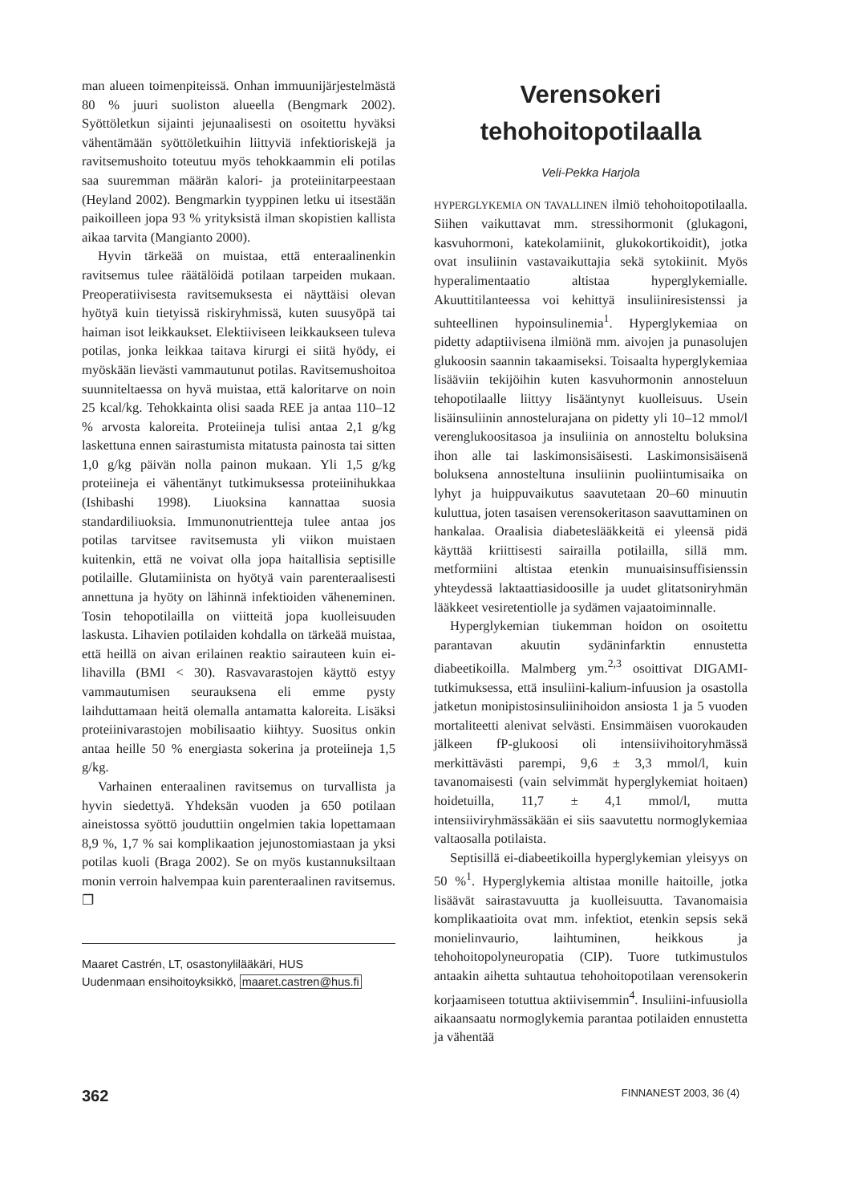man alueen toimenpiteissä. Onhan immuunijärjestelmästä 80 % juuri suoliston alueella (Bengmark 2002). Syöttöletkun sijainti jejunaalisesti on osoitettu hyväksi vähentämään syöttöletkuihin liittyviä infektioriskejä ja ravitsemushoito toteutuu myös tehokkaammin eli potilas saa suuremman määrän kalori- ja proteiinitarpeestaan (Heyland 2002). Bengmarkin tyyppinen letku ui itsestään paikoilleen jopa 93 % yrityksistä ilman skopistien kallista aikaa tarvita (Mangianto 2000).
Hyvin tärkeää on muistaa, että enteraalinenkin ravitsemus tulee räätälöidä potilaan tarpeiden mukaan. Preoperatiivisesta ravitsemuksesta ei näyttäisi olevan hyötyä kuin tietyissä riskiryhmissä, kuten suusyöpä tai haiman isot leikkaukset. Elektiiviseen leikkaukseen tuleva potilas, jonka leikkaa taitava kirurgi ei siitä hyödy, ei myöskään lievästi vammautunut potilas. Ravitsemushoitoa suunniteltaessa on hyvä muistaa, että kaloritarve on noin 25 kcal/kg. Tehokkainta olisi saada REE ja antaa 110–12 % arvosta kaloreita. Proteiineja tulisi antaa 2,1 g/kg laskettuna ennen sairastumista mitatusta painosta tai sitten 1,0 g/kg päivän nolla painon mukaan. Yli 1,5 g/kg proteiineja ei vähentänyt tutkimuksessa proteiinihukkaa (Ishibashi 1998). Liuoksina kannattaa suosia standardiliuoksia. Immunonutrientteja tulee antaa jos potilas tarvitsee ravitsemusta yli viikon muistaen kuitenkin, että ne voivat olla jopa haitallisia septisille potilaille. Glutamiinista on hyötyä vain parenteraalisesti annettuna ja hyöty on lähinnä infektioiden väheneminen. Tosin tehopotilailla on viitteitä jopa kuolleisuuden laskusta. Lihavien potilaiden kohdalla on tärkeää muistaa, että heillä on aivan erilainen reaktio sairauteen kuin ei-lihavilla (BMI < 30). Rasvavarastojen käyttö estyy vammautumisen seurauksena eli emme pysty laihduttamaan heitä olemalla antamatta kaloreita. Lisäksi proteiinivarastojen mobilisaatio kiihtyy. Suositus onkin antaa heille 50 % energiasta sokerina ja proteiineja 1,5 g/kg.
Varhainen enteraalinen ravitsemus on turvallista ja hyvin siedettyä. Yhdeksän vuoden ja 650 potilaan aineistossa syöttö jouduttiin ongelmien takia lopettamaan 8,9 %, 1,7 % sai komplikaation jejunostomiastaan ja yksi potilas kuoli (Braga 2002). Se on myös kustannuksiltaan monin verroin halvempaa kuin parenteraalinen ravitsemus. ❐
Maaret Castrén, LT, osastonylilääkäri, HUS
Uudenmaan ensihoitoyksikkö, maaret.castren@hus.fi
Verensokeri
tehohoitopotilaalla
Veli-Pekka Harjola
HYPERGLYKEMIA ON TAVALLINEN ilmiö tehohoitopotilaalla. Siihen vaikuttavat mm. stressihormonit (glukagoni, kasvuhormoni, katekolamiinit, glukokortikoidit), jotka ovat insuliinin vastavaikuttajia sekä sytokiinit. Myös hyperalimentaatio altistaa hyperglykemialle. Akuuttitilanteessa voi kehittyä insuliiniresistenssi ja suhteellinen hypoinsulinemia<sup>1</sup>. Hyperglykemiaa on pidetty adaptiivisena ilmiönä mm. aivojen ja punasolujen glukoosin saannin takaamiseksi. Toisaalta hyperglykemiaa lisääviin tekijöihin kuten kasvuhormonin annosteluun tehopotilaalle liittyy lisääntynyt kuolleisuus. Usein lisäinsuliinin annostelurajana on pidetty yli 10–12 mmol/l verenglukoositasoa ja insuliinia on annosteltu boluksina ihon alle tai laskimonsisäisesti. Laskimonsisäisenä boluksena annosteltuna insuliinin puoliintumisaika on lyhyt ja huippuvaikutus saavutetaan 20–60 minuutin kuluttua, joten tasaisen verensokeritason saavuttaminen on hankalaa. Oraalisia diabeteslääkkeitä ei yleensä pidä käyttää kriittisesti sairailla potilailla, sillä mm. metformiini altistaa etenkin munuaisinsuffisienssin yhteydessä laktaattiasidoosille ja uudet glitatsoniryhmän lääkkeet vesiretentiolle ja sydämen vajaatoiminnalle.
Hyperglykemian tiukemman hoidon on osoitettu parantavan akuutin sydäninfarktin ennustetta diabeetikoilla. Malmberg ym.<sup>2,3</sup> osoittivat DIGAMI-tutkimuksessa, että insuliini-kalium-infuusion ja osastolla jatketun monipistosinsuliinihoidon ansiosta 1 ja 5 vuoden mortaliteetti alenivat selvästi. Ensimmäisen vuorokauden jälkeen fP-glukoosi oli intensiivihoitoryhmässä merkittävästi parempi, 9,6 ± 3,3 mmol/l, kuin tavanomaisesti (vain selvimmät hyperglykemiat hoitaen) hoidetuilla, 11,7 ± 4,1 mmol/l, mutta intensiiviryhmässäkään ei siis saavutettu normoglykemiaa valtaosalla potilaista.
Septisillä ei-diabeetikoilla hyperglykemian yleisyys on 50 %<sup>1</sup>. Hyperglykemia altistaa monille haitoille, jotka lisäävät sairastavuutta ja kuolleisuutta. Tavanomaisia komplikaatioita ovat mm. infektiot, etenkin sepsis sekä monielinvaurio, laihtuminen, heikkous ja tehohoitopolyneuropatia (CIP). Tuore tutkimustulos antaakin aihetta suhtautua tehohoitopotilaan verensokerin korjaamiseen totuttua aktiivisemmin<sup>4</sup>. Insuliini-infuusiolla aikaansaatu normoglykemia parantaa potilaiden ennustetta ja vähentää
362 FINNANEST 2003, 36 (4)